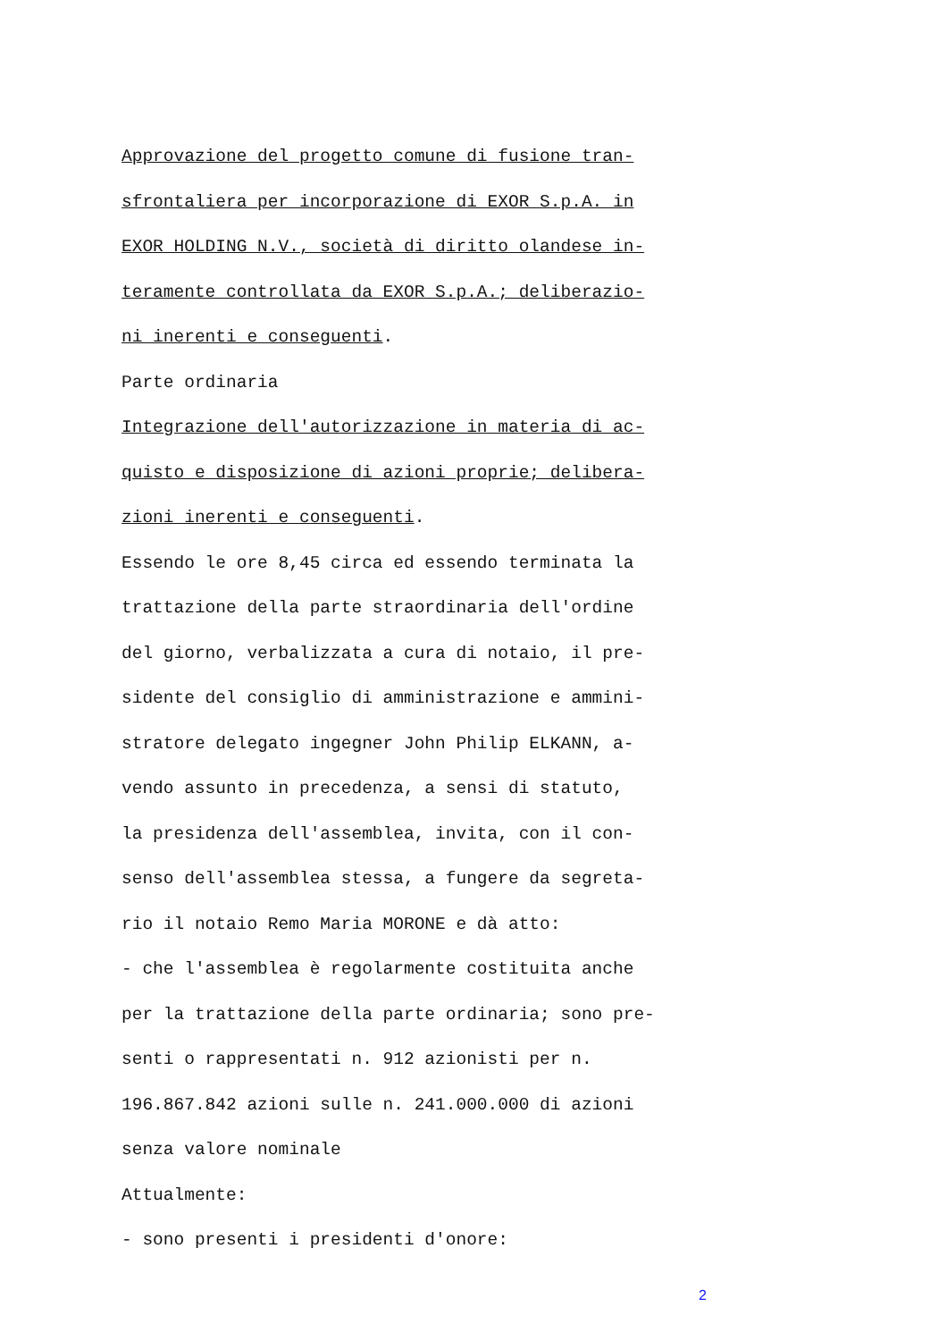Approvazione del progetto comune di fusione tran-
sfrontaliera per incorporazione di EXOR S.p.A. in
EXOR HOLDING N.V., società di diritto olandese in-
teramente controllata da EXOR S.p.A.; deliberazio-
ni inerenti e conseguenti.
Parte ordinaria
Integrazione dell'autorizzazione in materia di ac-
quisto e disposizione di azioni proprie; delibera-
zioni inerenti e conseguenti.
Essendo le ore 8,45 circa ed essendo terminata la
trattazione della parte straordinaria dell'ordine
del giorno, verbalizzata a cura di notaio, il pre-
sidente del consiglio di amministrazione e ammini-
stratore delegato ingegner John Philip ELKANN, a-
vendo assunto in precedenza, a sensi di statuto,
la presidenza dell'assemblea, invita, con il con-
senso dell'assemblea stessa, a fungere da segreta-
rio il notaio Remo Maria MORONE e dà atto:
- che l'assemblea è regolarmente costituita anche
per la trattazione della parte ordinaria; sono pre-
senti o rappresentati n. 912 azionisti per n.
196.867.842 azioni sulle n. 241.000.000 di azioni
senza valore nominale
Attualmente:
- sono presenti i presidenti d'onore:
2